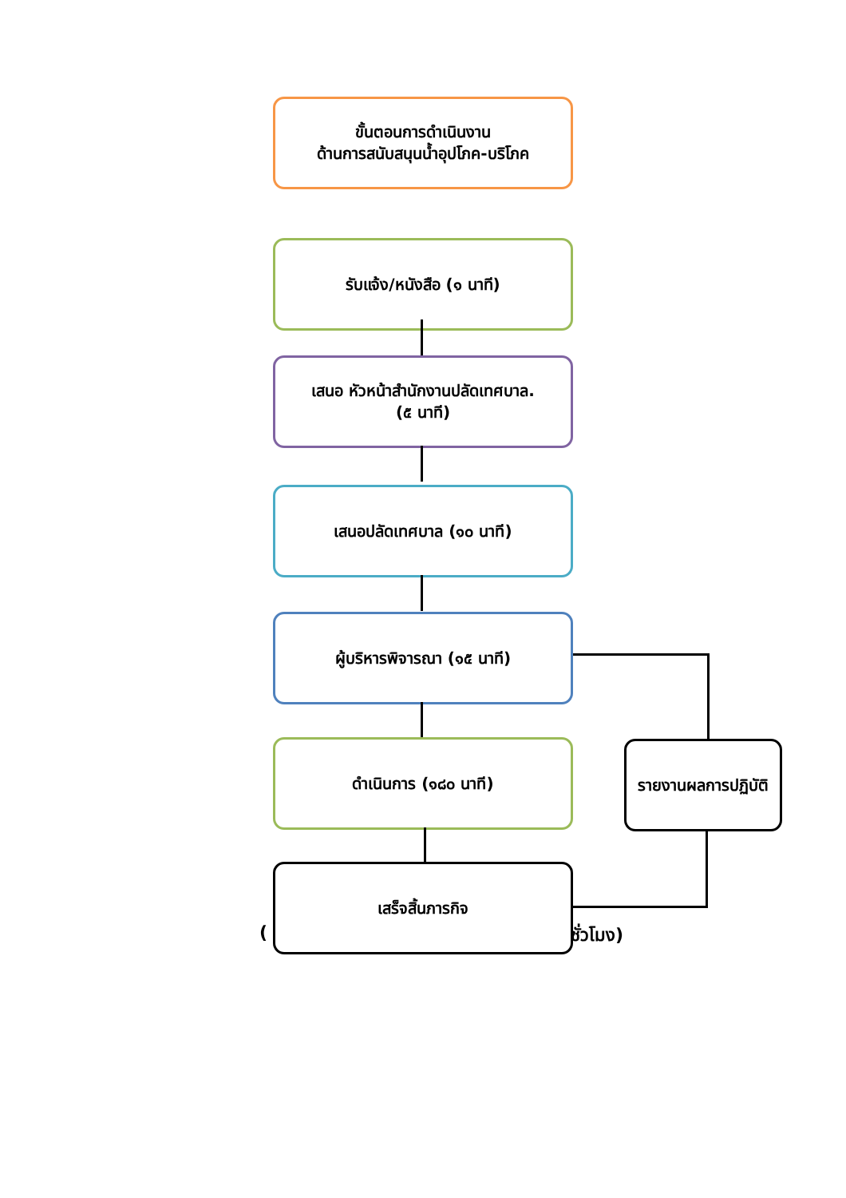ขั้นตอนการดำเนินงาน
ด้านการสนับสนุนน้ำอุปโภค-บริโภค
รับแจ้ง/หนังสือ (๑ นาที)
เสนอ หัวหน้าสำนักงานปลัดเทศบาล.
(๕ นาที)
เสนอปลัดเทศบาล (๑๐ นาที)
ผู้บริหารพิจารณา (๑๕ นาที)
ดำเนินการ (๑๘๐ นาที)
(
เสร็จสิ้นภารกิจ
ชั่วโมง)
รายงานผลการปฏิบัติ